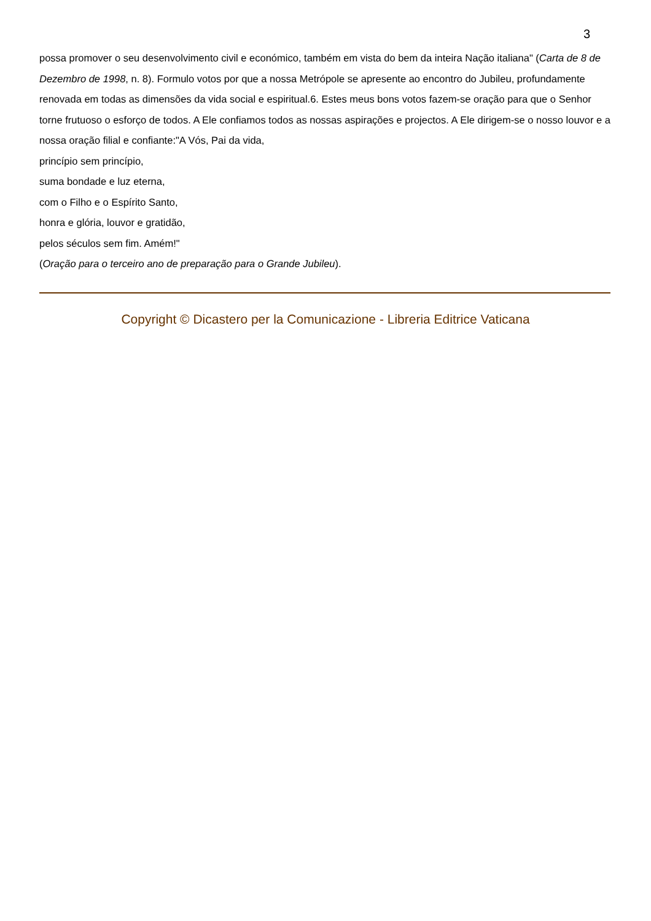3
possa promover o seu desenvolvimento civil e económico, também em vista do bem da inteira Nação italiana" (Carta de 8 de Dezembro de 1998, n. 8). Formulo votos por que a nossa Metrópole se apresente ao encontro do Jubileu, profundamente renovada em todas as dimensões da vida social e espiritual.6. Estes meus bons votos fazem-se oração para que o Senhor torne frutuoso o esforço de todos. A Ele confiamos todos as nossas aspirações e projectos. A Ele dirigem-se o nosso louvor e a nossa oração filial e confiante:"A Vós, Pai da vida,
princípio sem princípio,
suma bondade e luz eterna,
com o Filho e o Espírito Santo,
honra e glória, louvor e gratidão,
pelos séculos sem fim. Amém!"
(Oração para o terceiro ano de preparação para o Grande Jubileu).
Copyright © Dicastero per la Comunicazione - Libreria Editrice Vaticana